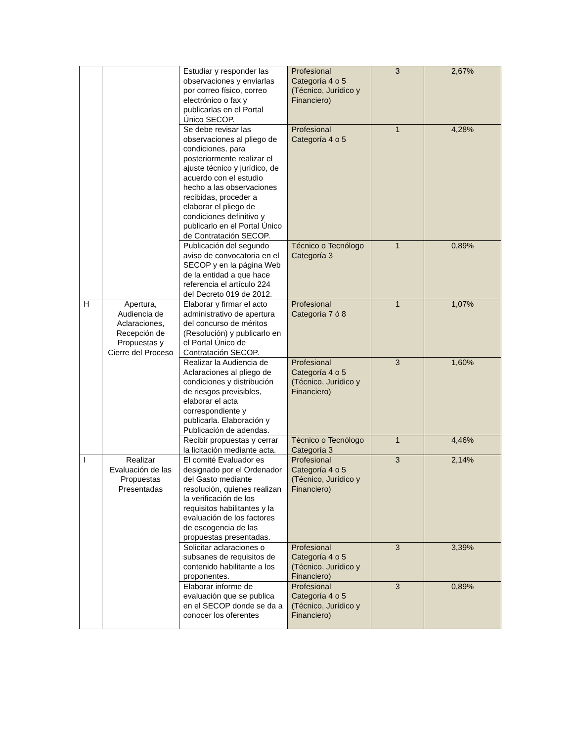| | | Estudiar y responder las observaciones y enviarlas por correo físico, correo electrónico o fax y publicarlas en el Portal Único SECOP. | Profesional Categoría 4 o 5 (Técnico, Jurídico y Financiero) | 3 | 2,67% |
| | | Se debe revisar las observaciones al pliego de condiciones, para posteriormente realizar el ajuste técnico y jurídico, de acuerdo con el estudio hecho a las observaciones recibidas, proceder a elaborar el pliego de condiciones definitivo y publicarlo en el Portal Único de Contratación SECOP. | Profesional Categoría 4 o 5 | 1 | 4,28% |
| | | Publicación del segundo aviso de convocatoria en el SECOP y en la página Web de la entidad a que hace referencia el artículo 224 del Decreto 019 de 2012. | Técnico o Tecnólogo Categoría 3 | 1 | 0,89% |
| H | Apertura, Audiencia de Aclaraciones, Recepción de Propuestas y Cierre del Proceso | Elaborar y firmar el acto administrativo de apertura del concurso de méritos (Resolución) y publicarlo en el Portal Único de Contratación SECOP. | Profesional Categoría 7 ó 8 | 1 | 1,07% |
| | | Realizar la Audiencia de Aclaraciones al pliego de condiciones y distribución de riesgos previsibles, elaborar el acta correspondiente y publicarla. Elaboración y Publicación de adendas. | Profesional Categoría 4 o 5 (Técnico, Jurídico y Financiero) | 3 | 1,60% |
| | | Recibir propuestas y cerrar la licitación mediante acta. | Técnico o Tecnólogo Categoría 3 | 1 | 4,46% |
| I | Realizar Evaluación de las Propuestas Presentadas | El comité Evaluador es designado por el Ordenador del Gasto mediante resolución, quienes realizan la verificación de los requisitos habilitantes y la evaluación de los factores de escogencia de las propuestas presentadas. | Profesional Categoría 4 o 5 (Técnico, Jurídico y Financiero) | 3 | 2,14% |
| | | Solicitar aclaraciones o subsanes de requisitos de contenido habilitante a los proponentes. | Profesional Categoría 4 o 5 (Técnico, Jurídico y Financiero) | 3 | 3,39% |
| | | Elaborar informe de evaluación que se publica en el SECOP donde se da a conocer los oferentes | Profesional Categoría 4 o 5 (Técnico, Jurídico y Financiero) | 3 | 0,89% |